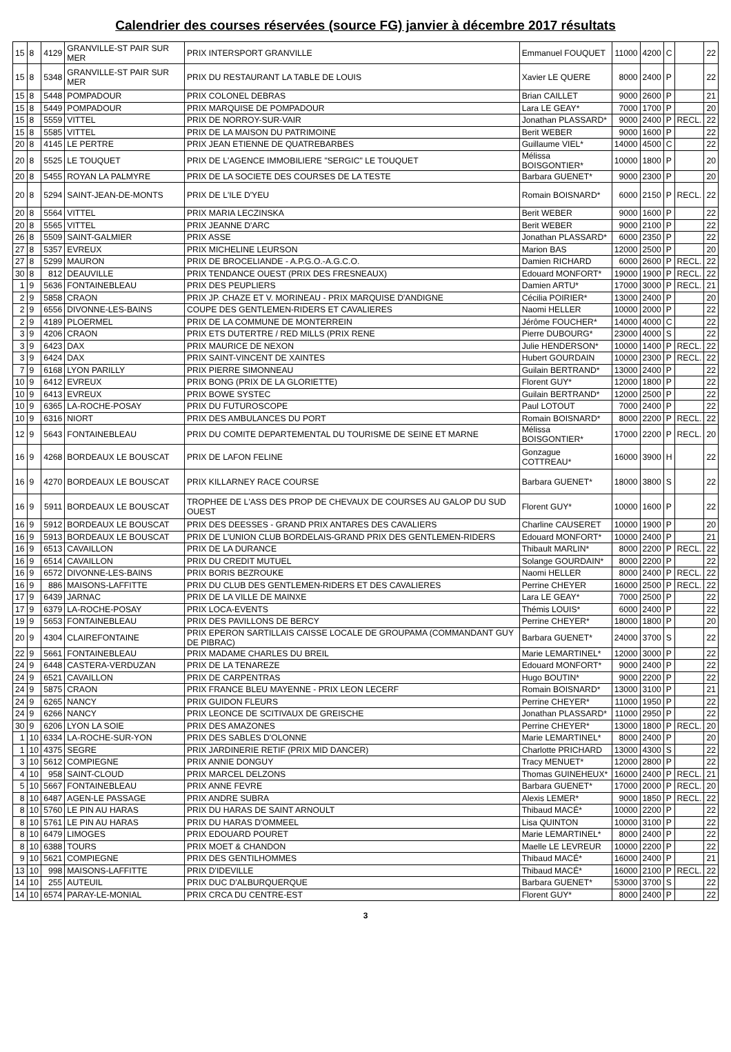Calendrier des courses réservées (source FG) janvier à décembre 2017 résultats
| 15 | 8 | 4129 | GRANVILLE-ST PAIR SUR MER | PRIX INTERSPORT GRANVILLE | Emmanuel FOUQUET | 11000 | 4200 | C | | 22 |
| 15 | 8 | 5348 | GRANVILLE-ST PAIR SUR MER | PRIX DU RESTAURANT LA TABLE DE LOUIS | Xavier LE QUERE | 8000 | 2400 | P | | 22 |
| 15 | 8 | 5448 | POMPADOUR | PRIX COLONEL DEBRAS | Brian CAILLET | 9000 | 2600 | P | | 21 |
| 15 | 8 | 5449 | POMPADOUR | PRIX MARQUISE DE POMPADOUR | Lara LE GEAY* | 7000 | 1700 | P | | 20 |
| 15 | 8 | 5559 | VITTEL | PRIX DE NORROY-SUR-VAIR | Jonathan PLASSARD* | 9000 | 2400 | P | RECL. | 22 |
| 15 | 8 | 5585 | VITTEL | PRIX DE LA MAISON DU PATRIMOINE | Berit WEBER | 9000 | 1600 | P | | 22 |
| 20 | 8 | 4145 | LE PERTRE | PRIX JEAN ETIENNE DE QUATREBARBES | Guillaume VIEL* | 14000 | 4500 | C | | 22 |
| 20 | 8 | 5525 | LE TOUQUET | PRIX DE L'AGENCE IMMOBILIERE "SERGIC" LE TOUQUET | Mélissa BOISGONTIER* | 10000 | 1800 | P | | 20 |
| 20 | 8 | 5455 | ROYAN LA PALMYRE | PRIX DE LA SOCIETE DES COURSES DE LA TESTE | Barbara GUENET* | 9000 | 2300 | P | | 20 |
| 20 | 8 | 5294 | SAINT-JEAN-DE-MONTS | PRIX DE L'ILE D'YEU | Romain BOISNARD* | 6000 | 2150 | P | RECL. | 22 |
| 20 | 8 | 5564 | VITTEL | PRIX MARIA LECZINSKA | Berit WEBER | 9000 | 1600 | P | | 22 |
| 20 | 8 | 5565 | VITTEL | PRIX JEANNE D'ARC | Berit WEBER | 9000 | 2100 | P | | 22 |
| 26 | 8 | 5509 | SAINT-GALMIER | PRIX ASSE | Jonathan PLASSARD* | 6000 | 2350 | P | | 22 |
| 27 | 8 | 5357 | EVREUX | PRIX MICHELINE LEURSON | Marion BAS | 12000 | 2500 | P | | 20 |
| 27 | 8 | 5299 | MAURON | PRIX DE BROCELIANDE - A.P.G.O.-A.G.C.O. | Damien RICHARD | 6000 | 2600 | P | RECL. | 22 |
| 30 | 8 | 812 | DEAUVILLE | PRIX TENDANCE OUEST (PRIX DES FRESNEAUX) | Edouard MONFORT* | 19000 | 1900 | P | RECL. | 22 |
| 1 | 9 | 5636 | FONTAINEBLEAU | PRIX DES PEUPLIERS | Damien ARTU* | 17000 | 3000 | P | RECL. | 21 |
| 2 | 9 | 5858 | CRAON | PRIX JP. CHAZE ET V. MORINEAU - PRIX MARQUISE D'ANDIGNE | Cécilia POIRIER* | 13000 | 2400 | P | | 20 |
| 2 | 9 | 6556 | DIVONNE-LES-BAINS | COUPE DES GENTLEMEN-RIDERS ET CAVALIERES | Naomi HELLER | 10000 | 2000 | P | | 22 |
| 2 | 9 | 4189 | PLOERMEL | PRIX DE LA COMMUNE DE MONTERREIN | Jérôme FOUCHER* | 14000 | 4000 | C | | 22 |
| 3 | 9 | 4206 | CRAON | PRIX ETS DUTERTRE / RED MILLS (PRIX RENE | Pierre DUBOURG* | 23000 | 4000 | S | | 22 |
| 3 | 9 | 6423 | DAX | PRIX MAURICE DE NEXON | Julie HENDERSON* | 10000 | 1400 | P | RECL. | 22 |
| 3 | 9 | 6424 | DAX | PRIX SAINT-VINCENT DE XAINTES | Hubert GOURDAIN | 10000 | 2300 | P | RECL. | 22 |
| 7 | 9 | 6168 | LYON PARILLY | PRIX PIERRE SIMONNEAU | Guilain BERTRAND* | 13000 | 2400 | P | | 22 |
| 10 | 9 | 6412 | EVREUX | PRIX BONG (PRIX DE LA GLORIETTE) | Florent GUY* | 12000 | 1800 | P | | 22 |
| 10 | 9 | 6413 | EVREUX | PRIX BOWE SYSTEC | Guilain BERTRAND* | 12000 | 2500 | P | | 22 |
| 10 | 9 | 6365 | LA-ROCHE-POSAY | PRIX DU FUTUROSCOPE | Paul LOTOUT | 7000 | 2400 | P | | 22 |
| 10 | 9 | 6316 | NIORT | PRIX DES AMBULANCES DU PORT | Romain BOISNARD* | 8000 | 2200 | P | RECL. | 22 |
| 12 | 9 | 5643 | FONTAINEBLEAU | PRIX DU COMITE DEPARTEMENTAL DU TOURISME DE SEINE ET MARNE | Mélissa BOISGONTIER* | 17000 | 2200 | P | RECL. | 20 |
| 16 | 9 | 4268 | BORDEAUX LE BOUSCAT | PRIX DE LAFON FELINE | Gonzague COTTREAU* | 16000 | 3900 | H | | 22 |
| 16 | 9 | 4270 | BORDEAUX LE BOUSCAT | PRIX KILLARNEY RACE COURSE | Barbara GUENET* | 18000 | 3800 | S | | 22 |
| 16 | 9 | 5911 | BORDEAUX LE BOUSCAT | TROPHEE DE L'ASS DES PROP DE CHEVAUX DE COURSES AU GALOP DU SUD OUEST | Florent GUY* | 10000 | 1600 | P | | 22 |
| 16 | 9 | 5912 | BORDEAUX LE BOUSCAT | PRIX DES DEESSES - GRAND PRIX ANTARES DES CAVALIERS | Charline CAUSERET | 10000 | 1900 | P | | 20 |
| 16 | 9 | 5913 | BORDEAUX LE BOUSCAT | PRIX DE L'UNION CLUB BORDELAIS-GRAND PRIX DES GENTLEMEN-RIDERS | Edouard MONFORT* | 10000 | 2400 | P | | 21 |
| 16 | 9 | 6513 | CAVAILLON | PRIX DE LA DURANCE | Thibault MARLIN* | 8000 | 2200 | P | RECL. | 22 |
| 16 | 9 | 6514 | CAVAILLON | PRIX DU CREDIT MUTUEL | Solange GOURDAIN* | 8000 | 2200 | P | | 22 |
| 16 | 9 | 6572 | DIVONNE-LES-BAINS | PRIX BORIS BEZROUKE | Naomi HELLER | 8000 | 2400 | P | RECL. | 22 |
| 16 | 9 | 886 | MAISONS-LAFFITTE | PRIX DU CLUB DES GENTLEMEN-RIDERS ET DES CAVALIERES | Perrine CHEYER | 16000 | 2500 | P | RECL. | 22 |
| 17 | 9 | 6439 | JARNAC | PRIX DE LA VILLE DE MAINXE | Lara LE GEAY* | 7000 | 2500 | P | | 22 |
| 17 | 9 | 6379 | LA-ROCHE-POSAY | PRIX LOCA-EVENTS | Thémis LOUIS* | 6000 | 2400 | P | | 22 |
| 19 | 9 | 5653 | FONTAINEBLEAU | PRIX DES PAVILLONS DE BERCY | Perrine CHEYER* | 18000 | 1800 | P | | 20 |
| 20 | 9 | 4304 | CLAIREFONTAINE | PRIX EPERON SARTILLAIS CAISSE LOCALE DE GROUPAMA (COMMANDANT GUY DE PIBRAC) | Barbara GUENET* | 24000 | 3700 | S | | 22 |
| 22 | 9 | 5661 | FONTAINEBLEAU | PRIX MADAME CHARLES DU BREIL | Marie LEMARTINEL* | 12000 | 3000 | P | | 22 |
| 24 | 9 | 6448 | CASTERA-VERDUZAN | PRIX DE LA TENAREZE | Edouard MONFORT* | 9000 | 2400 | P | | 22 |
| 24 | 9 | 6521 | CAVAILLON | PRIX DE CARPENTRAS | Hugo BOUTIN* | 9000 | 2200 | P | | 22 |
| 24 | 9 | 5875 | CRAON | PRIX FRANCE BLEU MAYENNE - PRIX LEON LECERF | Romain BOISNARD* | 13000 | 3100 | P | | 21 |
| 24 | 9 | 6265 | NANCY | PRIX GUIDON FLEURS | Perrine CHEYER* | 11000 | 1950 | P | | 22 |
| 24 | 9 | 6266 | NANCY | PRIX LEONCE DE SCITIVAUX DE GREISCHE | Jonathan PLASSARD* | 11000 | 2950 | P | | 22 |
| 30 | 9 | 6206 | LYON LA SOIE | PRIX DES AMAZONES | Perrine CHEYER* | 13000 | 1800 | P | RECL. | 20 |
| 1 | 10 | 6334 | LA-ROCHE-SUR-YON | PRIX DES SABLES D'OLONNE | Marie LEMARTINEL* | 8000 | 2400 | P | | 20 |
| 1 | 10 | 4375 | SEGRE | PRIX JARDINERIE RETIF (PRIX MID DANCER) | Charlotte PRICHARD | 13000 | 4300 | S | | 22 |
| 3 | 10 | 5612 | COMPIEGNE | PRIX ANNIE DONGUY | Tracy MENUET* | 12000 | 2800 | P | | 22 |
| 4 | 10 | 958 | SAINT-CLOUD | PRIX MARCEL DELZONS | Thomas GUINEHEUX* | 16000 | 2400 | P | RECL. | 21 |
| 5 | 10 | 5667 | FONTAINEBLEAU | PRIX ANNE FEVRE | Barbara GUENET* | 17000 | 2000 | P | RECL. | 20 |
| 8 | 10 | 6487 | AGEN-LE PASSAGE | PRIX ANDRE SUBRA | Alexis LEMER* | 9000 | 1850 | P | RECL. | 22 |
| 8 | 10 | 5760 | LE PIN AU HARAS | PRIX DU HARAS DE SAINT ARNOULT | Thibaud MACÉ* | 10000 | 2200 | P | | 22 |
| 8 | 10 | 5761 | LE PIN AU HARAS | PRIX DU HARAS D'OMMEEL | Lisa QUINTON | 10000 | 3100 | P | | 22 |
| 8 | 10 | 6479 | LIMOGES | PRIX EDOUARD POURET | Marie LEMARTINEL* | 8000 | 2400 | P | | 22 |
| 8 | 10 | 6388 | TOURS | PRIX MOET & CHANDON | Maelle LE LEVREUR | 10000 | 2200 | P | | 22 |
| 9 | 10 | 5621 | COMPIEGNE | PRIX DES GENTILHOMMES | Thibaud MACÉ* | 16000 | 2400 | P | | 21 |
| 13 | 10 | 998 | MAISONS-LAFFITTE | PRIX D'IDEVILLE | Thibaud MACÉ* | 16000 | 2100 | P | RECL. | 22 |
| 14 | 10 | 255 | AUTEUIL | PRIX DUC D'ALBURQUERQUE | Barbara GUENET* | 53000 | 3700 | S | | 22 |
| 14 | 10 | 6574 | PARAY-LE-MONIAL | PRIX CRCA DU CENTRE-EST | Florent GUY* | 8000 | 2400 | P | | 22 |
3